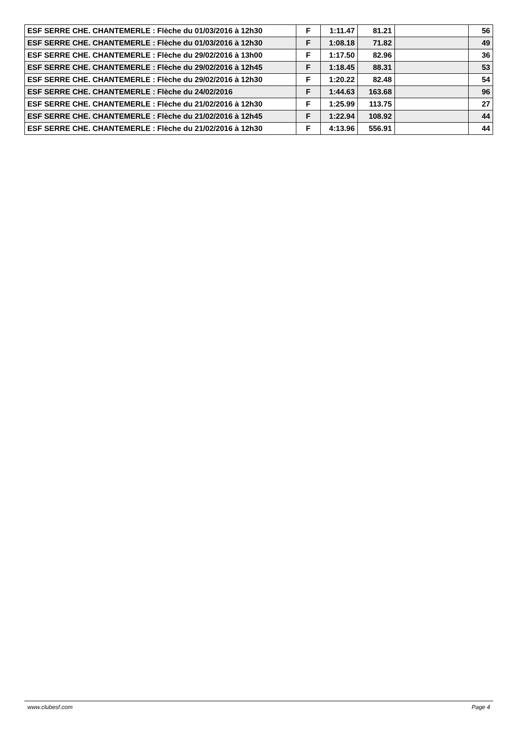| ESF SERRE CHE. CHANTEMERLE : Flèche du 01/03/2016 à 12h30 | F | 1:11.47 | 81.21 | | 56 |
| ESF SERRE CHE. CHANTEMERLE : Flèche du 01/03/2016 à 12h30 | F | 1:08.18 | 71.82 | | 49 |
| ESF SERRE CHE. CHANTEMERLE : Flèche du 29/02/2016 à 13h00 | F | 1:17.50 | 82.96 | | 36 |
| ESF SERRE CHE. CHANTEMERLE : Flèche du 29/02/2016 à 12h45 | F | 1:18.45 | 88.31 | | 53 |
| ESF SERRE CHE. CHANTEMERLE : Flèche du 29/02/2016 à 12h30 | F | 1:20.22 | 82.48 | | 54 |
| ESF SERRE CHE. CHANTEMERLE : Flèche du 24/02/2016 | F | 1:44.63 | 163.68 | | 96 |
| ESF SERRE CHE. CHANTEMERLE : Flèche du 21/02/2016 à 12h30 | F | 1:25.99 | 113.75 | | 27 |
| ESF SERRE CHE. CHANTEMERLE : Flèche du 21/02/2016 à 12h45 | F | 1:22.94 | 108.92 | | 44 |
| ESF SERRE CHE. CHANTEMERLE : Flèche du 21/02/2016 à 12h30 | F | 4:13.96 | 556.91 | | 44 |
www.clubesf.com Page 4